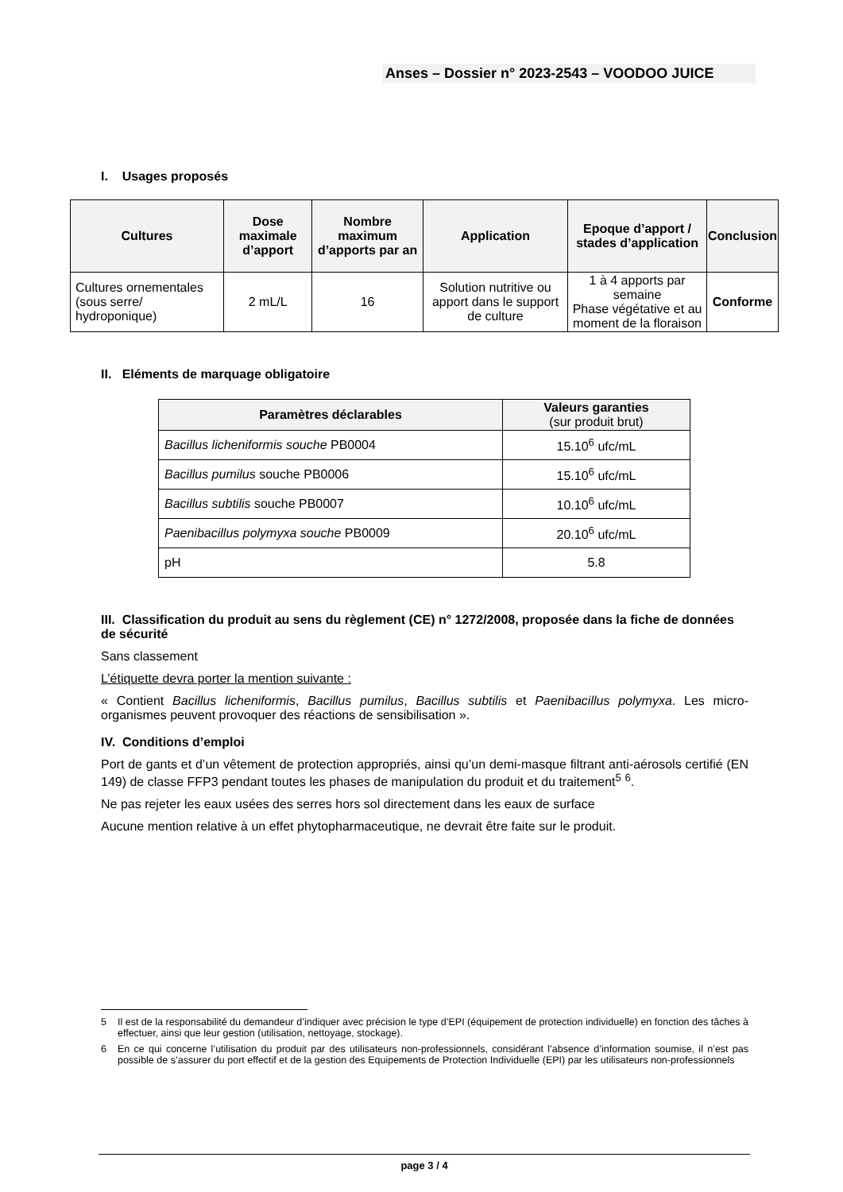Anses – Dossier n° 2023-2543 – VOODOO JUICE
I. Usages proposés
| Cultures | Dose maximale d’apport | Nombre maximum d’apports par an | Application | Epoque d’apport / stades d’application | Conclusion |
| --- | --- | --- | --- | --- | --- |
| Cultures ornementales (sous serre/ hydroponique) | 2 mL/L | 16 | Solution nutritive ou apport dans le support de culture | 1 à 4 apports par semaine Phase végétative et au moment de la floraison | Conforme |
II. Eléments de marquage obligatoire
| Paramètres déclarables | Valeurs garanties (sur produit brut) |
| --- | --- |
| Bacillus licheniformis souche PB0004 | 15.10<sup>6</sup> ufc/mL |
| Bacillus pumilus souche PB0006 | 15.10<sup>6</sup> ufc/mL |
| Bacillus subtilis souche PB0007 | 10.10<sup>6</sup> ufc/mL |
| Paenibacillus polymyxa souche PB0009 | 20.10<sup>6</sup> ufc/mL |
| pH | 5.8 |
III. Classification du produit au sens du règlement (CE) n° 1272/2008, proposée dans la fiche de données de sécurité
Sans classement
L’étiquette devra porter la mention suivante :
« Contient Bacillus licheniformis, Bacillus pumilus, Bacillus subtilis et Paenibacillus polymyxa. Les micro-organismes peuvent provoquer des réactions de sensibilisation ».
IV. Conditions d’emploi
Port de gants et d’un vêtement de protection appropriés, ainsi qu’un demi-masque filtrant anti-aérosols certifié (EN 149) de classe FFP3 pendant toutes les phases de manipulation du produit et du traitement<sup>5</sup> <sup>6</sup>.
Ne pas rejeter les eaux usées des serres hors sol directement dans les eaux de surface
Aucune mention relative à un effet phytopharmaceutique, ne devrait être faite sur le produit.
5 Il est de la responsabilité du demandeur d’indiquer avec précision le type d’EPI (équipement de protection individuelle) en fonction des tâches à effectuer, ainsi que leur gestion (utilisation, nettoyage, stockage).
6 En ce qui concerne l’utilisation du produit par des utilisateurs non-professionnels, considérant l’absence d’information soumise, il n’est pas possible de s’assurer du port effectif et de la gestion des Equipements de Protection Individuelle (EPI) par les utilisateurs non-professionnels
page 3 / 4